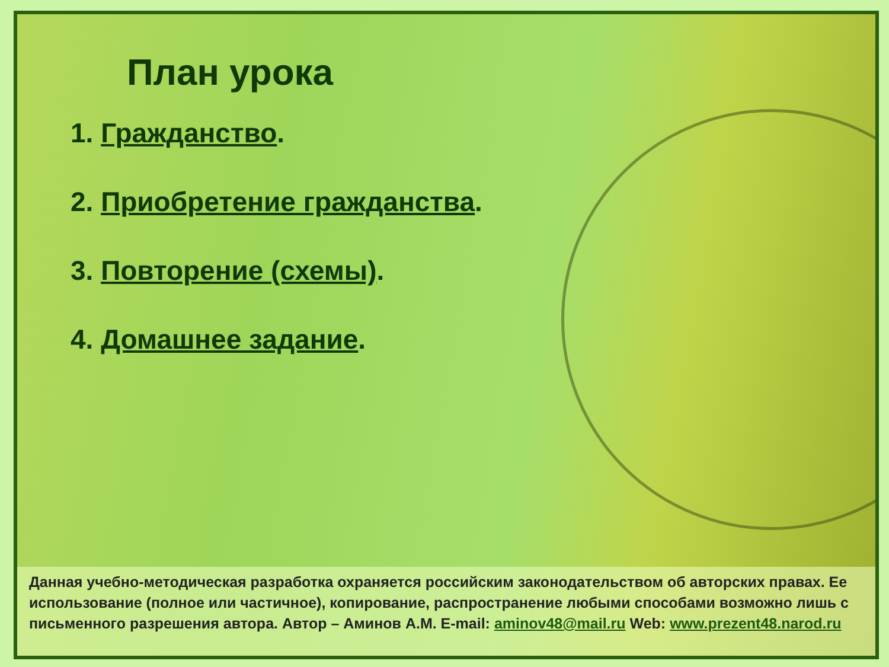План урока
1. Гражданство.
2. Приобретение гражданства.
3. Повторение (схемы).
4. Домашнее задание.
Данная учебно-методическая разработка охраняется российским законодательством об авторских правах. Ее использование (полное или частичное), копирование, распространение любыми способами возможно лишь с письменного разрешения автора. Автор – Аминов А.М. E-mail: aminov48@mail.ru Web: www.prezent48.narod.ru